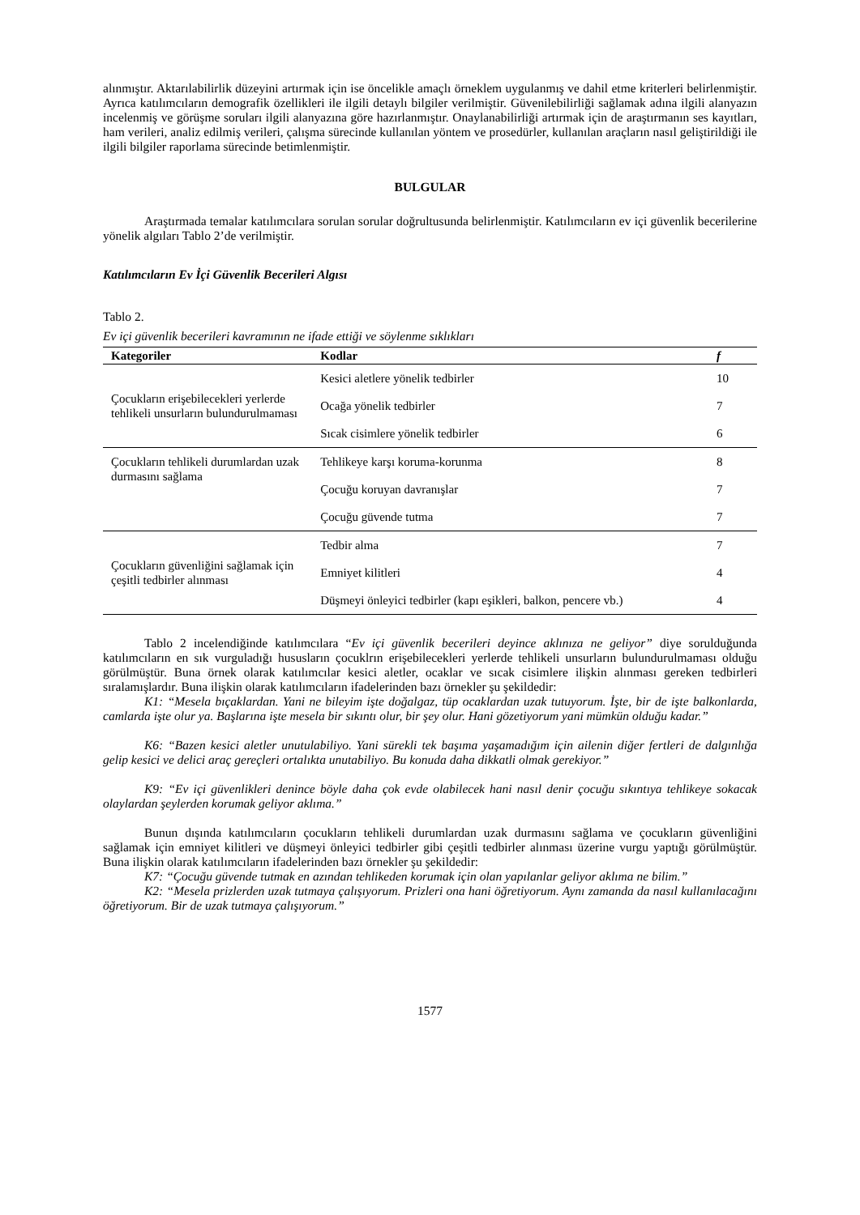alınmıştır. Aktarılabilirlik düzeyini artırmak için ise öncelikle amaçlı örneklem uygulanmış ve dahil etme kriterleri belirlenmiştir. Ayrıca katılımcıların demografik özellikleri ile ilgili detaylı bilgiler verilmiştir. Güvenilebilirliği sağlamak adına ilgili alanyazın incelenmiş ve görüşme soruları ilgili alanyazına göre hazırlanmıştır. Onaylanabilirliği artırmak için de araştırmanın ses kayıtları, ham verileri, analiz edilmiş verileri, çalışma sürecinde kullanılan yöntem ve prosedürler, kullanılan araçların nasıl geliştirildiği ile ilgili bilgiler raporlama sürecinde betimlenmiştir.
BULGULAR
Araştırmada temalar katılımcılara sorulan sorular doğrultusunda belirlenmiştir. Katılımcıların ev içi güvenlik becerilerine yönelik algıları Tablo 2’de verilmiştir.
Katılımcıların Ev İçi Güvenlik Becerileri Algısı
Tablo 2.
Ev içi güvenlik becerileri kavramının ne ifade ettiği ve söylenme sıklıkları
| Kategoriler | Kodlar | f |
| --- | --- | --- |
| Çocukların erişebilecekleri yerlerde tehlikeli unsurların bulundurulmaması | Kesici aletlere yönelik tedbirler | 10 |
| | Ocağa yönelik tedbirler | 7 |
| | Sıcak cisimlere yönelik tedbirler | 6 |
| Çocukların tehlikeli durumlardan uzak durmasını sağlama | Tehlikeye karşı koruma-korunma | 8 |
| | Çocuğu koruyan davranışlar | 7 |
| | Çocuğu güvende tutma | 7 |
| Çocukların güvenliğini sağlamak için çeşitli tedbirler alınması | Tedbir alma | 7 |
| | Emniyet kilitleri | 4 |
| | Düşmeyi önleyici tedbirler (kapı eşikleri, balkon, pencere vb.) | 4 |
Tablo 2 incelendiğinde katılımcılara “Ev içi güvenlik becerileri deyince aklınıza ne geliyor” diye sorulduğunda katılımcıların en sık vurguladığı hususların çocuklrın erişebilecekleri yerlerde tehlikeli unsurların bulundurulmaması olduğu görülmüştür. Buna örnek olarak katılımcılar kesici aletler, ocaklar ve sıcak cisimlere ilişkin alınması gereken tedbirleri sıralamışlardır. Buna ilişkin olarak katılımcıların ifadelerinden bazı örnekler şu şekildedir:
K1: “Mesela bıçaklardan. Yani ne bileyim işte doğalgaz, tüp ocaklardan uzak tutuyorum. İşte, bir de işte balkonlarda, camlarda işte olur ya. Başlarına işte mesela bir sıkıntı olur, bir şey olur. Hani gözetiyorum yani mümkün olduğu kadar.”
K6: “Bazen kesici aletler unutulabiliyo. Yani sürekli tek başıma yaşamadığım için ailenin diğer fertleri de dalgınlığa gelip kesici ve delici araç gereçleri ortalıkta unutabiliyo. Bu konuda daha dikkatli olmak gerekiyor.”
K9: “Ev içi güvenlikleri denince böyle daha çok evde olabilecek hani nasıl denir çocuğu sıkıntıya tehlikeye sokacak olaylardan şeylerden korumak geliyor aklıma.”
Bunun dışında katılımcıların çocukların tehlikeli durumlardan uzak durmasını sağlama ve çocukların güvenliğini sağlamak için emniyet kilitleri ve düşmeyi önleyici tedbirler gibi çeşitli tedbirler alınması üzerine vurgu yaptığı görülmüştür. Buna ilişkin olarak katılımcıların ifadelerinden bazı örnekler şu şekildedir:
K7: “Çocuğu güvende tutmak en azından tehlikeden korumak için olan yapılanlar geliyor aklıma ne bilim.”
K2: “Mesela prizlerden uzak tutmaya çalışıyorum. Prizleri ona hani öğretiyorum. Aynı zamanda da nasıl kullanılacağını öğretiyorum. Bir de uzak tutmaya çalışıyorum.”
1577